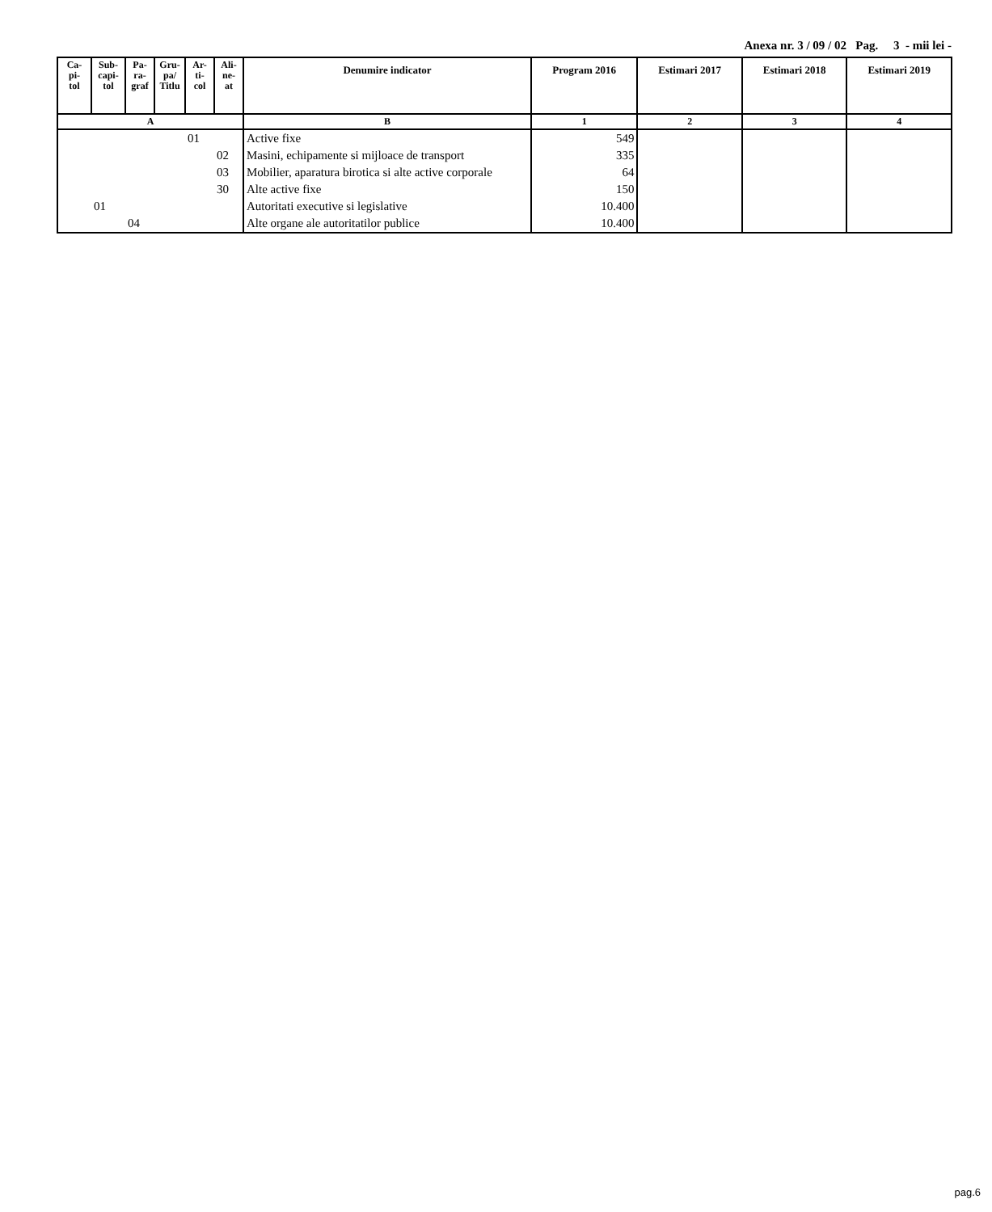Anexa nr. 3 / 09 / 02 Pag. 3 - mii lei -
| Ca- pi- tol | Sub- capi- tol | Pa- ra- graf | Gru- pa/ Titlu | Ar- ti- col | Ali- ne- at | Denumire indicator | Program 2016 | Estimari 2017 | Estimari 2018 | Estimari 2019 |
| --- | --- | --- | --- | --- | --- | --- | --- | --- | --- | --- |
| A | | | | | | B | 1 | 2 | 3 | 4 |
| | | | | 01 | | Active fixe | 549 | | | |
| | | | | | 02 | Masini, echipamente si mijloace de transport | 335 | | | |
| | | | | | 03 | Mobilier, aparatura birotica si alte active corporale | 64 | | | |
| | | | | | 30 | Alte active fixe | 150 | | | |
| | 01 | | | | | Autoritati executive si legislative | 10.400 | | | |
| | | 04 | | | | Alte organe ale autoritatilor publice | 10.400 | | | |
pag.6